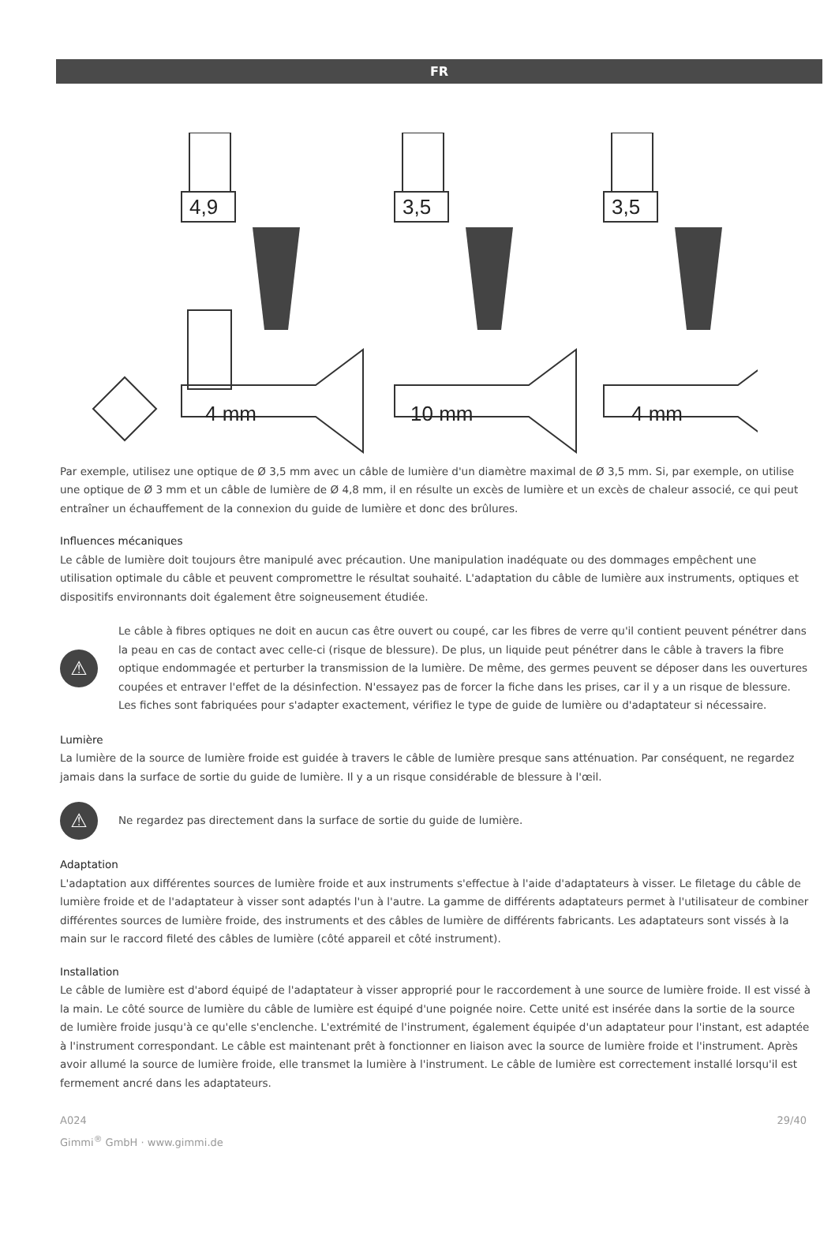FR
4,9
3,5
3,5
4 mm
10 mm
4 mm
Par exemple, utilisez une optique de Ø 3,5 mm avec un câble de lumière d'un diamètre maximal de Ø 3,5 mm. Si, par exemple, on utilise une optique de Ø 3 mm et un câble de lumière de Ø 4,8 mm, il en résulte un excès de lumière et un excès de chaleur associé, ce qui peut entraîner un échauffement de la connexion du guide de lumière et donc des brûlures.
Influences mécaniques
Le câble de lumière doit toujours être manipulé avec précaution. Une manipulation inadéquate ou des dommages empêchent une utilisation optimale du câble et peuvent compromettre le résultat souhaité. L'adaptation du câble de lumière aux instruments, optiques et dispositifs environnants doit également être soigneusement étudiée.
⚠
Le câble à fibres optiques ne doit en aucun cas être ouvert ou coupé, car les fibres de verre qu'il contient peuvent pénétrer dans la peau en cas de contact avec celle-ci (risque de blessure). De plus, un liquide peut pénétrer dans le câble à travers la fibre optique endommagée et perturber la transmission de la lumière. De même, des germes peuvent se déposer dans les ouvertures coupées et entraver l'effet de la désinfection. N'essayez pas de forcer la fiche dans les prises, car il y a un risque de blessure. Les fiches sont fabriquées pour s'adapter exactement, vérifiez le type de guide de lumière ou d'adaptateur si nécessaire.
Lumière
La lumière de la source de lumière froide est guidée à travers le câble de lumière presque sans atténuation. Par conséquent, ne regardez jamais dans la surface de sortie du guide de lumière. Il y a un risque considérable de blessure à l'œil.
⚠
Ne regardez pas directement dans la surface de sortie du guide de lumière.
Adaptation
L'adaptation aux différentes sources de lumière froide et aux instruments s'effectue à l'aide d'adaptateurs à visser. Le filetage du câble de lumière froide et de l'adaptateur à visser sont adaptés l'un à l'autre. La gamme de différents adaptateurs permet à l'utilisateur de combiner différentes sources de lumière froide, des instruments et des câbles de lumière de différents fabricants. Les adaptateurs sont vissés à la main sur le raccord fileté des câbles de lumière (côté appareil et côté instrument).
Installation
Le câble de lumière est d'abord équipé de l'adaptateur à visser approprié pour le raccordement à une source de lumière froide. Il est vissé à la main. Le côté source de lumière du câble de lumière est équipé d'une poignée noire. Cette unité est insérée dans la sortie de la source de lumière froide jusqu'à ce qu'elle s'enclenche. L'extrémité de l'instrument, également équipée d'un adaptateur pour l'instant, est adaptée à l'instrument correspondant. Le câble est maintenant prêt à fonctionner en liaison avec la source de lumière froide et l'instrument. Après avoir allumé la source de lumière froide, elle transmet la lumière à l'instrument. Le câble de lumière est correctement installé lorsqu'il est fermement ancré dans les adaptateurs.
A024
Gimmi<sup>®</sup> GmbH · www.gimmi.de
29/40